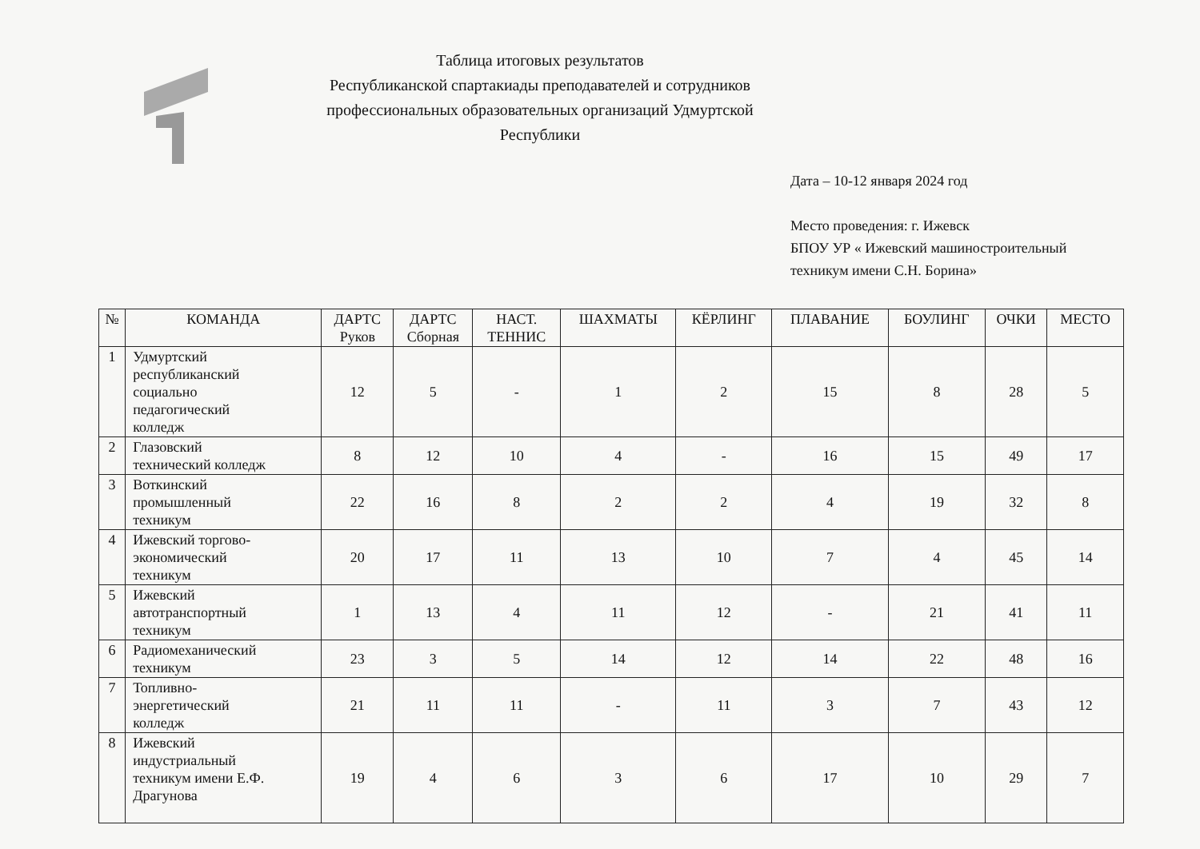Таблица итоговых результатов
Республиканской спартакиады преподавателей и сотрудников
профессиональных образовательных организаций Удмуртской Республики
Дата – 10-12 января 2024 год
Место проведения: г. Ижевск
БПОУ УР « Ижевский машиностроительный
техникум имени С.Н. Борина»
| № | КОМАНДА | ДАРТС Руков | ДАРТС Сборная | НАСТ. ТЕННИС | ШАХМАТЫ | КЁРЛИНГ | ПЛАВАНИЕ | БОУЛИНГ | ОЧКИ | МЕСТО |
| --- | --- | --- | --- | --- | --- | --- | --- | --- | --- | --- |
| 1 | Удмуртский республиканский социально педагогический колледж | 12 | 5 | - | 1 | 2 | 15 | 8 | 28 | 5 |
| 2 | Глазовский технический колледж | 8 | 12 | 10 | 4 | - | 16 | 15 | 49 | 17 |
| 3 | Воткинский промышленный техникум | 22 | 16 | 8 | 2 | 2 | 4 | 19 | 32 | 8 |
| 4 | Ижевский торгово- экономический техникум | 20 | 17 | 11 | 13 | 10 | 7 | 4 | 45 | 14 |
| 5 | Ижевский автотранспортный техникум | 1 | 13 | 4 | 11 | 12 | - | 21 | 41 | 11 |
| 6 | Радиомеханический техникум | 23 | 3 | 5 | 14 | 12 | 14 | 22 | 48 | 16 |
| 7 | Топливно- энергетический колледж | 21 | 11 | 11 | - | 11 | 3 | 7 | 43 | 12 |
| 8 | Ижевский индустриальный техникум имени Е.Ф. Драгунова | 19 | 4 | 6 | 3 | 6 | 17 | 10 | 29 | 7 |